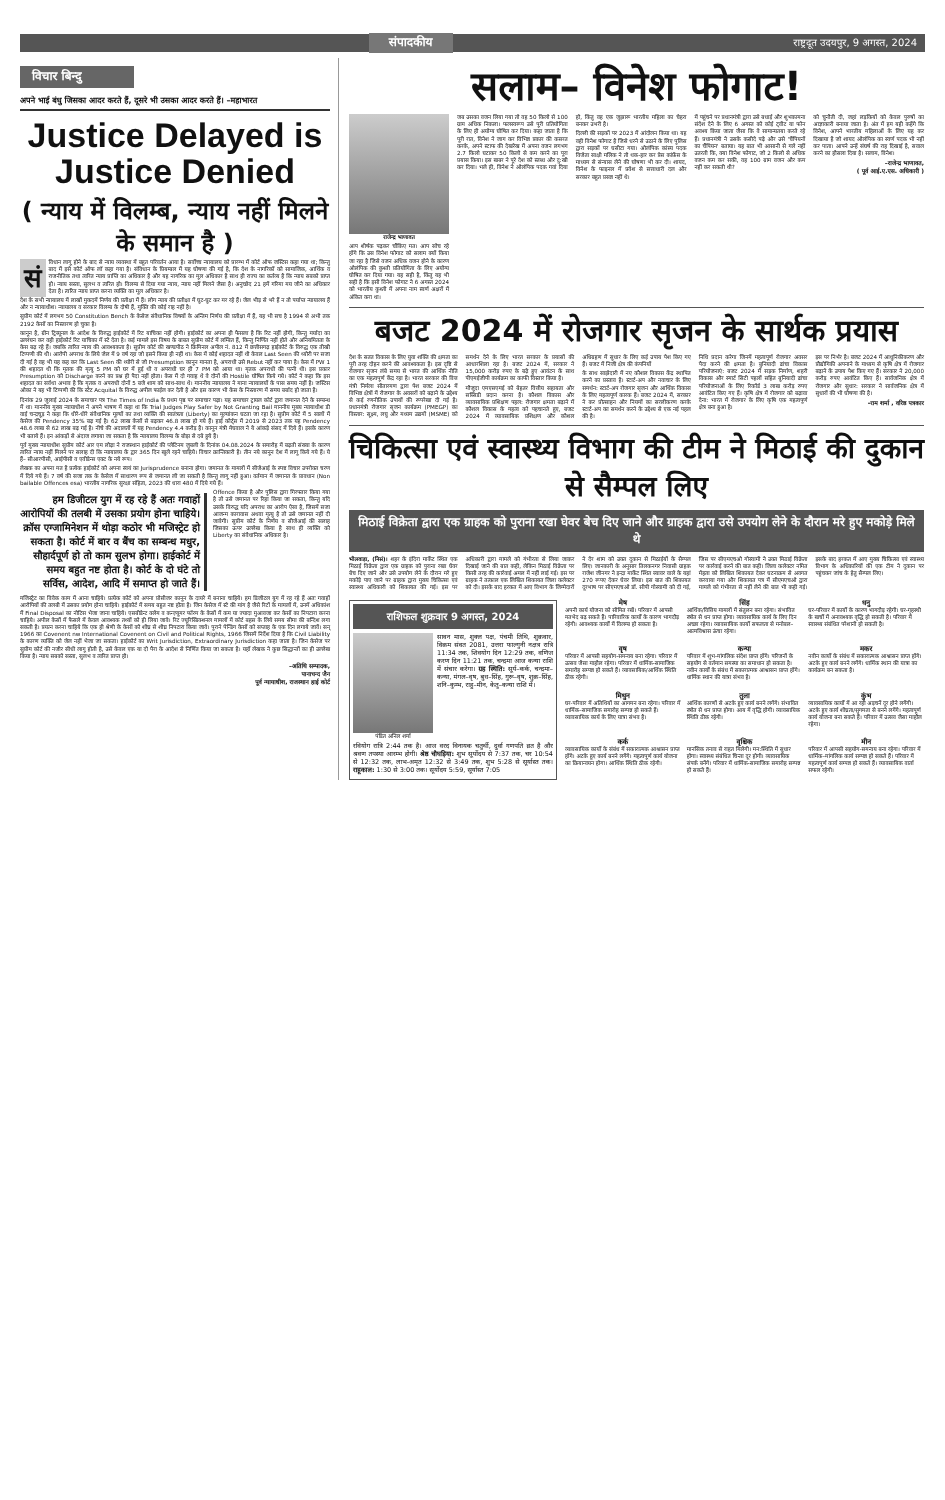संपादकीय राष्ट्रदूत उदयपुर, 9 अगस्त, 2024
विचार बिन्दु
अपने भाई बंधु जिसका आदर करते हैं, दूसरे भी उसका आदर करते हैं। –महाभारत
Justice Delayed is Justice Denied
( न्याय में विलम्ब, न्याय नहीं मिलने के समान है )
सं विधान लागू होने के बाद से न्याय व्यवस्था में बहुत परिवर्तन आया है। सर्वोच्च न्यायालय को प्रारम्भ में कोर्ट ऑफ जस्टिस कहा गया था; किन्तु बाद में इसे कोर्ट ऑफ लॉ कहा गया है। संविधान के प्रियम्बल में यह घोषणा की गई है, कि देश के नागरिकों को सामाजिक, आर्थिक व राजनीतिक तथा त्वरित न्याय प्राप्ति का अधिकार है और यह नागरिक का मूल अधिकार है साथ ही राज्य का कर्तव्य है कि न्याय सबको प्राप्त हो। न्याय सस्ता, सुलभ व त्वरित हो। विलम्ब से दिया गया न्याय, न्याय नहीं मिलने जैसा है। अनुच्छेद 21 हमें गरिमा मय जीने का अधिकार देता है। त्वरित न्याय प्राप्त करना व्यक्ति का मूल अधिकार है।
देश के सभी न्यायालय में लाखों मुकदमें निर्णय की प्रतीक्षा में हैं। लोग न्याय की प्रतीक्षा में घुट-घुट कर मर रहे हैं। जेल भीड़ से भरे हैं न तो पर्याप्त न्यायालय हैं और न न्यायाधीश। न्यायालय व सरकार विलम्ब के दोषी हैं, मुक्ति की कोई राह नहीं है।
सुप्रीम कोर्ट में लगभग 50 Constitution Bench के केसेज संवैधानिक विषयों के अन्तिम निर्णय की प्रतीक्षा में हैं, यह भी सच है 1994 से अभी तक 2192 केसों का निस्तारण हो चुका है।
कानून है, ग्रीन ट्रिब्यूनल के आदेश के विरुद्ध हाईकोर्ट में रिट याचिका नहीं होगी। हाईकोर्ट का अपना ही फैसला है कि रिट नहीं होगी, किन्तु मर्यादा का उल्लंघन कर वही हाईकोर्ट रिट याचिका में स्टे देता है। कई मामले इस विषय के बाबत सुप्रीम कोर्ट में लम्बित हैं, किन्तु निर्णित नहीं होते और अनियमितता के केस बढ़ रहे हैं। जबकि त्वरित न्याय की आवश्यकता है। सुप्रीम कोर्ट की खण्डपीठ ने क्रिमिनल अपील नं. 812 में छत्तीसगढ़ हाईकोर्ट के विरुद्ध एक तीखी टिप्पणी की थी। आरोपी अपराध के लिये जेल में 9 वर्ष रहा जो इसने किया ही नहीं था। केस में कोई शहादत नहीं थी केवल Last Seen की थ्योरी पर सजा दी गई है वह भी यह कह कर कि Last Seen की थ्योरी से जो Presumption कानून मानता है, अपराधी उसे Rebut नहीं कर पाया है। केस में PW 1 की शहादत थी कि मृतक की मृत्यु 5 PM को घर में हुई थी व अपराधी घर ही 7 PM को आया था। मृतक अपराधी की पत्नी थी। इस प्रकार Presumption को Discharge करने का प्रश्न ही पैदा नहीं होता। केस में दो गवाह थे वे दोनों की Hostile घोषित किये गये। कोर्ट ने कहा कि इस शहादत का सर्वथा अभाव है कि मृतक व अपराधी दोनों 5 बजे शाम को साथ-साथ थे। माननीय न्यायालय ने माना न्यायालयों के पास समय नहीं है। जस्टिस ओका ने यह भी टिप्पणी की कि स्टेट Acquital के विरुद्ध अपील फाईल कर देती है और इस कारण भी केस के निस्तारण में समय बर्बाद हो जाता है।
दिनांक 29 जुलाई 2024 के समाचार पत्र The Times of India के प्रथम पृष्ठ पर समाचार पढ़ा। यह समाचार ट्रायल कोर्ट द्वारा जमानत देने के सम्बन्ध में था। माननीय मुख्य न्यायाधीश ने अपने भाषण में कहा था कि Trial Judges Play Safer by Not Granting Bail माननीय मुख्य न्यायाधीश डी वाई चन्द्रचूड़ ने कहा कि धीरे-धीरे संवैधानिक मूल्यों का तथा व्यक्ति की स्वतंत्रता (Liberty) का मूल्यांकन घटता जा रहा है। सुप्रीम कोर्ट में 5 सालों में केसेज की Pendency 35% बढ़ गई है। 62 लाख केसों से बढ़कर 46.8 लाख हो गये हैं। हाई कोर्ट्स में 2019 से 2023 तक यह Pendency 48.6 लाख से 62 लाख बढ़ गई है। नीचे की अदालतों में यह Pendency 4.4 करोड़ है। कानून मंत्री मेघवाल ने ये आंकड़े संसद में दिये हैं। इसके कारण भी बताये हैं। इन आंकड़ों से अंदाज लगाया जा सकता है कि न्यायालय विलम्ब के बोझ से दबे हुये हैं।
पूर्व मुख्य न्यायाधीश सुप्रीम कोर्ट आर एम लोढ़ा ने राजस्थान हाईकोर्ट की प्लेटिनम जुबली के दिनांक 04.08.2024 के समारोह में बढ़ती संख्या के कारण त्वरित न्याय नहीं मिलने पर सलाह दी कि न्यायालय के द्वार 365 दिन खुले रहने चाहिये। विचार क्रान्तिकारी है। तीन नये कानून देश में लागू किये गये हैं। ये हैं– सीआरपीसी, आईपीसी व एवीडेन्स एक्ट के नये रूप।
लेखक का अपना मत है प्रत्येक हाईकोर्ट को अपना स्वयं का Jurisprudence बनाना होगा। जमानत के मामलों में सीजेआई के स्पष्ट विचार उपरोक्त चरण में दिये गये हैं। 7 वर्ष की सजा तक के केसेज में साधारण रूप से जमानत ली जा सकती है किन्तु लागू नहीं हुआ। वर्तमान में जमानत के प्रावधान (Non bailable Offences esa) भारतीय नागरिक सुरक्षा संहिता, 2023 की धारा 480 में दिये गये हैं।
हम डिजीटल युग में रह रहे हैं अतः गवाहों आरोपियों की तलबी में उसका प्रयोग होना चाहिये। क्रॉस एग्जामिनेशन में थोड़ा कठोर भी मजिस्ट्रेट हो सकता है। कोर्ट में बार व बैंच का सम्बन्ध मधुर, सौहार्दपूर्ण हो तो काम सुलभ होगा। हाईकोर्ट में समय बहुत नष्ट होता है। कोर्ट के दो घंटे तो सर्विस, आदेश, आदि में समाप्त हो जाते हैं।
Offence किया है और पुलिस द्वारा गिरफ्तार किया गया है तो उसे जमानत पर रिहा किया जा सकता, किन्तु यदि उसके विरुद्ध यदि अपराध का आरोप ऐसा है, जिसमें सजा आजन्म कारावास अथवा मृत्यु है तो उसे जमानत नहीं दी जावेगी। सुप्रीम कोर्ट के निर्णय व सीजेआई की सलाह जिसका ऊपर उल्लेख किया है साथ ही व्यक्ति को Liberty का संवैधानिक अधिकार है।
मजिस्ट्रेट का विवेक काम में आना चाहिये। प्रत्येक कोर्ट को अपना प्रोसीजर कानून के दायरे में बनाना चाहिये। हम डिजीटल युग में रह रहे हैं अतः गवाहों आरोपियों की तलबी में उसका प्रयोग होना चाहिये। हाईकोर्ट में समय बहुत नष्ट होता है। जिन केसेज में स्टे की मांग है जैसे रिटों के मामलों में, उनमें अधिकांश में Final Disposal का नोटिस भेजा जाना चाहिये। एसबीडेन्ट क्लेम व कन्ज़्यूमर फॉरम के केसों में कम या ज्यादा मुआवजा कर केसों का निपटारा करना चाहिये। अपील केसों में फैसले में केवल आवश्यक तथ्यों को ही लिया जावे। रिट ज्यूरिस्डिक्शनल मामलों में कोर्ट बहस के लिये समय सीमा की बन्दिश लगा सकती है। प्रयत्न करना चाहिये कि एक ही श्रेणी के केसों को शीघ्र से शीघ्र निपटारा किया जावे। पुराने पेन्डिंग केसों को सप्ताह के एक दिन लगाये जावें। सन् 1966 का Covenent nw International Covenent on Civil and Political Rights, 1966 जिसमें निर्देश दिया है कि Civil Liability के कारण व्यक्ति को जेल नहीं भेजा जा सकता। हाईकोर्ट का Writ Jurisdiction, Extraordinary Jurisdiction कहा जाता है। जिन केसेज पर सुप्रीम कोर्ट की नजीर सीधी लागू होती है, उसे केवल एक या दो पैरा के आदेश से निर्णित किया जा सकता है। यहाँ लेखक ने कुछ सिद्धान्तों का ही उल्लेख किया है। न्याय सबको सस्ता, सुलभ व त्वरित प्राप्त हो।
–अतिथि सम्पादक,
पानाचन्द जैन
पूर्व न्यायाधीश, राजस्थान हाई कोर्ट
सलाम– विनेश फोगाट!
राजेन्द्र भाणावत
आप शीर्षक पढ़कर चौंकिए मत। आप सोच रहे होंगे कि उस विनेश फोगाट को सलाम क्यों किया जा रहा है जिसे वजन अधिक वजन होने के कारण ओलंपिक की कुश्ती प्रतियोगिता के लिए अयोग्य घोषित कर दिया गया। यह सही है, किंतु यह भी सही है कि इसी विनेश फोगाट ने 6 अगस्त 2024 को भारतीय कुश्ती में अपना नाम स्वर्ण अक्षरों में अंकित करा था।
जब उसका वजन लिया गया तो वह 50 किलो से 100 ग्राम अधिक निकला। फलस्वरूप उसे पूरी प्रतियोगिता के लिए ही अयोग्य घोषित कर दिया। कहा जाता है कि पूरी रात, विनेश ने जाग कर विभिन्न प्रकार की कसरत करके, अपने स्टाफ की देखरेख में अपना वजन लगभग 2.7 किलो घटाकर 50 किलो से कम करने का पूरा प्रयास किया। इस खबर ने पूरे देश को स्तब्ध और दु:खी कर दिया। भले ही, विनेश ने ओलंपिक पदक गवां दिया हो, किंतु वह एक जुझारू भारतीय महिला का चेहरा बनकर उभरी है।
दिल्ली की सड़कों पर 2023 में आंदोलन किया था। यह वही विनेश फोगाट है जिसे धरने से उठाने के लिए पुलिस द्वारा सड़कों पर घसीटा गया। ओलंपिक कांस्य पदक विजेता साक्षी मलिक ने तो थक-हार कर प्रेस कांफ्रेंस के माध्यम से संन्यास लेने की घोषणा भी कर दी। शायद, विनेश के फाइनल में प्रवेश से सत्ताधारी दल और सरकार बहुत प्रसन्न नहीं थे।
में पहुंचने पर प्रधानमंत्री द्वारा उसे बधाई और शुभकामना संदेश देने के लिए 6 अगस्त को कोई ट्वीट या फोन अवश्य किया जाता जैसा कि वे सामान्यतया करते रहे हैं। प्रधानमंत्री ने उसके कसीदे पढ़े और उसे 'चैंपियनों का चैंपियन' बताया। यह बात भी आसानी से गले नहीं उतरती कि, क्या विनेश फोगाट, जो 2 किलो से अधिक वजन कम कर सकी, वह 100 ग्राम वजन और कम नहीं कर सकती थी?
को चुनौती दी, जहां लड़कियों को केवल पुरुषों का आज्ञाकारी बनाया जाता है। अंत में हम यही कहेंगे कि विनेश, आपने भारतीय महिलाओं के लिए यह कर दिखाया है जो शायद ओलंपिक का स्वर्ण पदक भी नहीं कर पाता। आपने उन्हें संघर्ष की राह दिखाई है, सवाल करने का हौसला दिया है। सलाम, विनेश।
–राजेन्द्र भाणावत,
( पूर्व आई.ए.एस. अधिकारी )
बजट 2024 में रोजगार सृजन के सार्थक प्रयास
देश के सतत विकास के लिए युवा शक्ति की क्षमता का पूरी तरह दोहन करने की आवश्यकता है। इस दृष्टि से रोजगार सृजन लंबे समय से भारत की आर्थिक नीति का एक महत्वपूर्ण केंद्र रहा है। भारत सरकार की वित्त मंत्री निर्मला सीतारमण द्वारा पेश बजट 2024 में विभिन्न क्षेत्रों में रोजगार के अवसरों को बढ़ाने के उद्देश्य से कई रणनीतिक उपायों की रूपरेखा दी गई है। प्रधानमंत्री रोजगार सृजन कार्यक्रम (PMEGP) का विस्तार: सूक्ष्म, लघु और मध्यम उद्यमों (MSME) को समर्थन देने के लिए भारत सरकार के प्रयासों की आधारशिला रहा है। बजट 2024 में, सरकार ने 15,000 करोड़ रुपए के बढ़े हुए आवंटन के साथ पीएमईजीपी कार्यक्रम का काफी विस्तार किया है।
मौजूदा एमएसएमई को बेहतर वित्तीय सहायता और सब्सिडी प्रदान करना है। कौशल विकास और व्यावसायिक प्रशिक्षण पहल: रोजगार क्षमता बढ़ाने में कौशल विकास के महत्व को पहचानते हुए, बजट 2024 में व्यावसायिक प्रशिक्षण और कौशल अधिग्रहण में सुधार के लिए कई उपाय पेश किए गए हैं। बजट में निजी क्षेत्र की कंपनियों
के साथ साझेदारी में नए कौशल विकास केंद्र स्थापित करने का प्रस्ताव है। स्टार्ट-अप और नवाचार के लिए समर्थन: स्टार्ट-अप रोजगार सृजन और आर्थिक विकास के लिए महत्वपूर्ण कारक हैं। बजट 2024 में, सरकार ने कर प्रोत्साहन और नियमों का सरलीकरण करके स्टार्ट-अप का समर्थन करने के उद्देश्य से एक नई पहल की है।
निधि प्रदान करेगा जिनमें महत्वपूर्ण रोजगार अवसर पैदा करने की क्षमता है। बुनियादी ढांचा विकास परियोजनाएं: बजट 2024 में सड़क निर्माण, शहरी विकास और स्मार्ट सिटी पहलों सहित बुनियादी ढांचा परियोजनाओं के लिए रिकॉर्ड 3 लाख करोड़ रुपए आवंटित किए गए हैं। कृषि क्षेत्र में रोजगार को बढ़ावा देना: भारत में रोजगार के लिए कृषि एक महत्वपूर्ण क्षेत्र बना हुआ है।
इस पर निर्भर है। बजट 2024 में आधुनिकीकरण और प्रौद्योगिकी अपनाने के माध्यम से कृषि क्षेत्र में रोजगार बढ़ाने के उपाय पेश किए गए हैं। सरकार ने 20,000 करोड़ रुपए आवंटित किए हैं। सार्वजनिक क्षेत्र में रोजगार और सुधार: सरकार ने सार्वजनिक क्षेत्र में सुधारों की भी घोषणा की है।
-राम शर्मा , वरिष्ठ पत्रकार
चिकित्सा एवं स्वास्थ्य विभाग की टीम ने मिठाई की दुकान से सैम्पल लिए
मिठाई विक्रेता द्वारा एक ग्राहक को पुराना रखा घेवर बेच दिए जाने और ग्राहक द्वारा उसे उपयोग लेने के दौरान मरे हुए मकोड़े मिले थे
भीलवाड़ा, (निसं)। शहर के इंदिरा मार्केट स्थित एक मिठाई विक्रेता द्वारा एक ग्राहक को पुराना रखा घेवर बेच दिए जाने और उसे उपयोग लेने के दौरान मरे हुए मकोड़े पाए जाने पर ग्राहक द्वारा मुख्य चिकित्सा एवं स्वास्थ्य अधिकारी को शिकायत की गई। इस पर अधिकारी द्वारा मामले को गंभीरता से लिया जाकर दिखाई जाने की बात कही, लेकिन मिठाई विक्रेता पर किसी तरह की कार्रवाई अमल में नहीं लाई गई। इस पर ग्राहक ने तत्काल एक लिखित शिकायत जिला कलेक्टर को दी। इसके बाद हरकत में आए विभाग के जिम्मेदारों ने देर शाम को उक्त दुकान से मिठाईयों के सैम्पल लिए। जानकारी के अनुसार तिलकनगर निवासी ग्राहक राजेश जीनगर ने इन्द्रा मार्केट स्थित ब्यावर वाले के यहां 270 रूपए देकर घेवर लिया। इस बात की शिकायत दूरभाष पर सीएमएचओ डॉ. सीपी गोस्वामी को दी गई, जिस पर सीएमएचओ गोस्वामी ने उक्त मिठाई विक्रेता पर कार्रवाई करने की बात कही। जिला कलेक्टर नमित मेहता को लिखित शिकायत देकर घटनाक्रम से अवगत करवाया गया और शिकायत पत्र में सीएमएचओ द्वारा मामले को गंभीरता से नहीं लेने की बात भी कही गई। इसके बाद हरकत में आए मुख्य चिकित्सा एवं स्वास्थ्य विभाग के अधिकारियों की एक टीम ने दुकान पर पहुंचकर जांच के हेतु सैम्पल लिए।
राशिफल शुक्रवार 9 अगस्त, 2024
पंडित अनिल शर्मा
सावन मास, शुक्ल पक्ष, पंचमी तिथि, शुक्रवार, विक्रम संवत 2081, उत्तरा फाल्गुनी नक्षत्र रात्रि 11:34 तक, शिवयोग दिन 12:29 तक, वणिज करण दिन 11:21 तक, चन्द्रमा आज कन्या राशि में संचार करेगा। ग्रह स्थिति: सूर्य–कर्क, चन्द्रमा–कन्या, मंगल–वृष, बुध–सिंह, गुरू–वृष, शुक्र–सिंह, शनि–कुम्भ, राहु–मीन, केतु–कन्या राशि में।
रवियोग रात्रि 2:44 तक है। आज वरद विनायक चतुर्थी, दुर्वा गणपति व्रत है और श्रवण तपस्या आरम्भ होगी। श्रेष्ठ चौघड़िया: शुभ सूर्योदय से 7:37 तक, चर 10:54 से 12:32 तक, लाभ-अमृत 12:32 से 3:49 तक, शुभ 5:28 से सूर्यास्त तक। राहूकाल: 1:30 से 3:00 तक। सूर्योदय 5:59, सूर्यास्त 7:05
मेष
अपनी कार्य योजना को सीमित रखें। परिवार में आपसी मतभेद बढ़ सकते हैं। पारिवारिक कार्यों के कारण भागदौड़ रहेगी। आवश्यक कार्यों में विलम्ब हो सकता है।
सिंह
आर्थिक/वित्तिय मामलों में संतुलन बना रहेगा। संभावित स्त्रोत से धन प्राप्त होगा। व्यावसायिक कार्य के लिए दिन अच्छा रहेगा। व्यावसायिक कार्यो सफलता से मनोबल–आत्मविश्वास ऊंचा रहेगा।
धनु
घर-परिवार में कार्यों के कारण भागदौड़ रहेगी। घर-गृहस्थी के खर्चों में अनावश्यक वृद्धि हो सकती है। परिवार में स्वास्थ्य संबंधित परेशानी हो सकती है।
वृष
परिवार में आपसी सहयोग-समन्वय बना रहेगा। परिवार में उत्सव जैसा माहौल रहेगा। परिवार में धार्मिक-सामाजिक समारोह सम्पन्न हो सकते हैं। व्यावसायिक/आर्थिक स्थिति ठीक रहेगी।
कन्या
परिवार में शुभ-मांगलिक संदेश प्राप्त होंगे। परिजनों के सहयोग से वर्तमान समस्या का समाधान हो सकता है। नवीन कार्यों के संबंध में सकारात्मक आश्वासन प्राप्त होंगे। धार्मिक स्थान की यात्रा संभव है।
मकर
नवीन कार्यों के संबंध में सकारात्मक आश्वासन प्राप्त होंगे। अटके हुए कार्य बनने लगेंगे। धार्मिक स्थान की यात्रा का कार्यक्रम बन सकता है।
मिथुन
घर-परिवार में अतिथियों का आगमन बना रहेगा। परिवार में धार्मिक–सामाजिक समारोह सम्पन्न हो सकते हैं। व्यावसायिक कार्य के लिए यात्रा संभव है।
तुला
आर्थिक कारणों से अटके हुए कार्य बनने लगेंगे। संभावित स्त्रोत से धन प्राप्त होगा। आय में वृद्धि होगी। व्यावसायिक स्थिति ठीक रहेगी।
कुंभ
व्यावसायिक कार्यों में आ रही अड़चनें दूर होने लगेंगी। अटके हुए कार्य शीघ्रता/सुगमता से बनने लगेंगे। महत्वपूर्ण कार्य योजना बना सकते हैं। परिवार में उत्सव जैसा माहौल रहेगा।
कर्क
व्यावसायिक कार्यों के संबंध में सकारात्मक आश्वासन प्राप्त होंगे। अटके हुए कार्य बनने लगेंगे। महत्वपूर्ण कार्य योजना का क्रियान्वयन होगा। आर्थिक स्थिति ठीक रहेगी।
वृश्चिक
मानसिक तनाव से राहत मिलेगी। मन:स्थिति में सुधार होगा। स्वास्थ्य संबंधित चिन्ता दूर होगी। व्यावसायिक संपर्क बनेंगे। परिवार में धार्मिक-सामाजिक समारोह सम्पन्न हो सकते हैं।
मीन
परिवार में आपसी सहयोग-समन्वय बना रहेगा। परिवार में धार्मिक–मांगलिक कार्य सम्पन्न हो सकते हैं। परिवार में महत्वपूर्ण कार्य सम्पन्न हो सकते हैं। व्यावसायिक वार्ता सफल रहेगी।